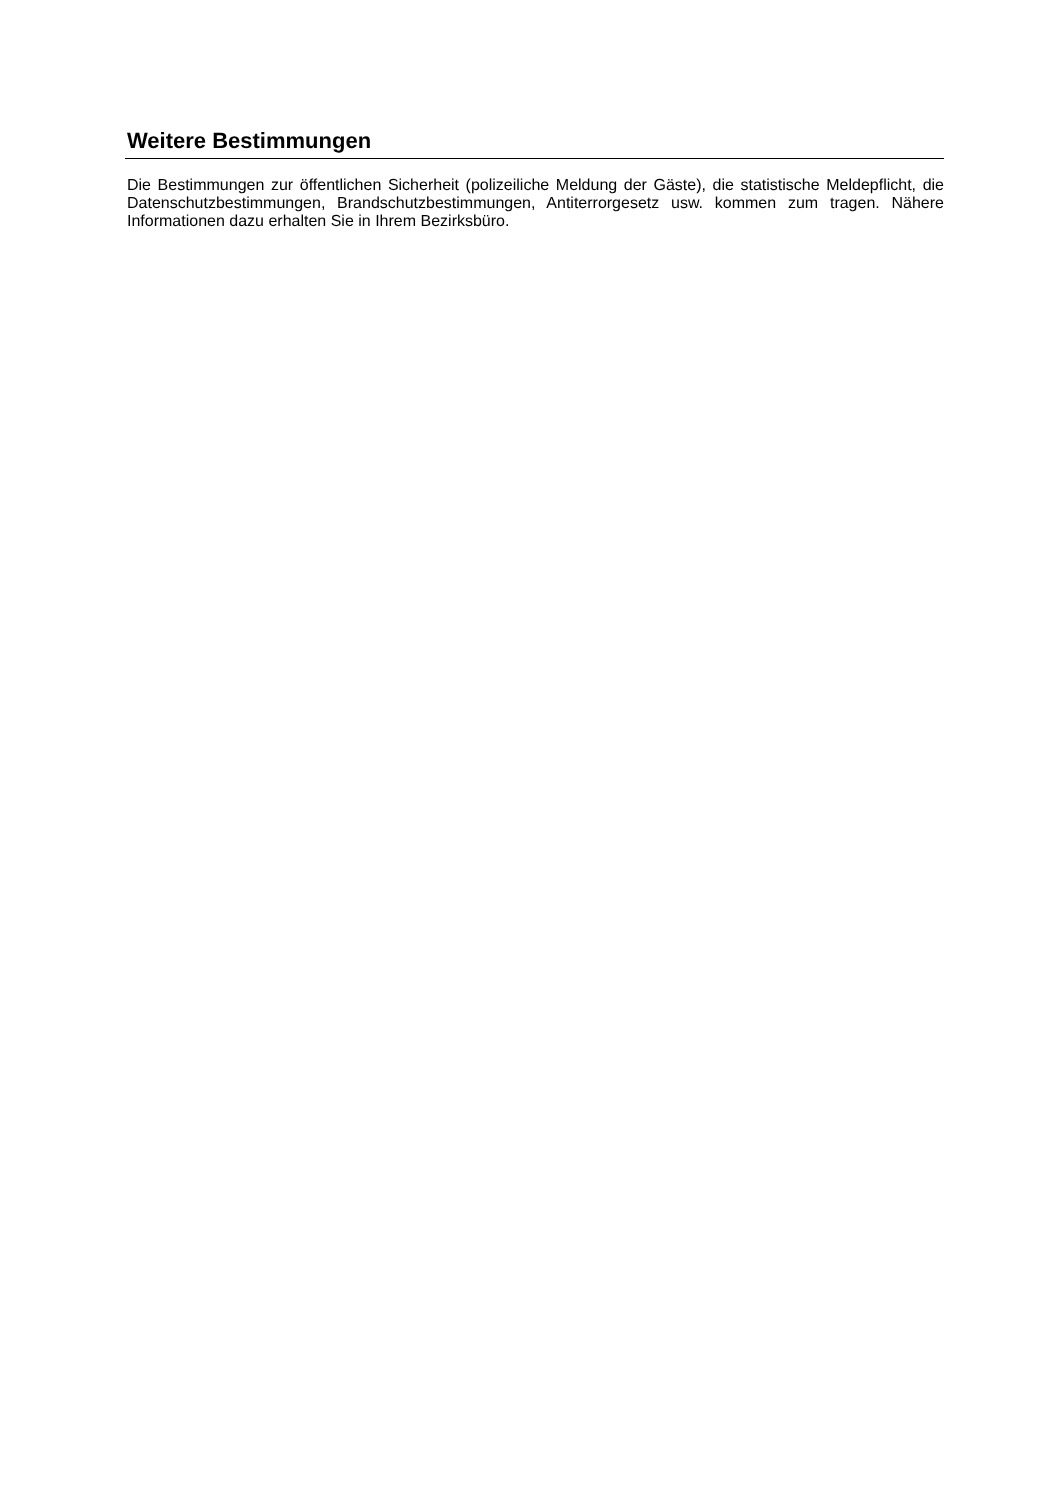Weitere Bestimmungen
Die Bestimmungen zur öffentlichen Sicherheit (polizeiliche Meldung der Gäste), die statistische Meldepflicht, die Datenschutzbestimmungen, Brandschutzbestimmungen, Antiterrorgesetz usw. kommen zum tragen. Nähere Informationen dazu erhalten Sie in Ihrem Bezirksbüro.